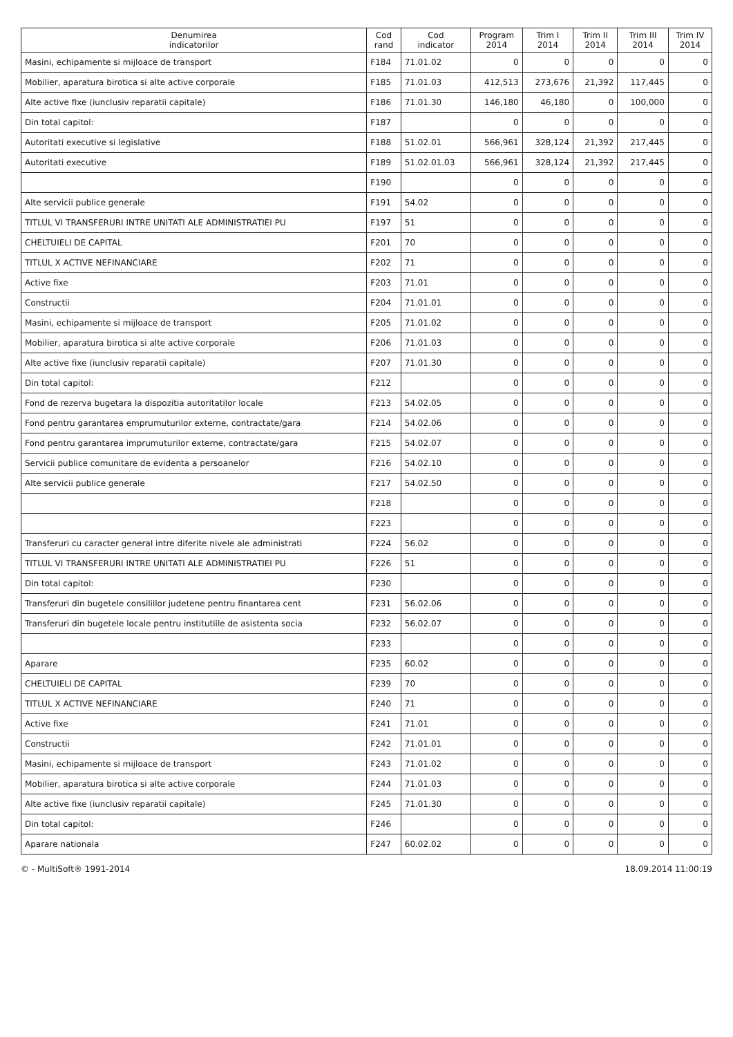| Denumirea indicatorilor | Cod rand | Cod indicator | Program 2014 | Trim I 2014 | Trim II 2014 | Trim III 2014 | Trim IV 2014 |
| --- | --- | --- | --- | --- | --- | --- | --- |
| Masini, echipamente si mijloace de transport | F184 | 71.01.02 | 0 | 0 | 0 | 0 | 0 |
| Mobilier, aparatura birotica si alte active corporale | F185 | 71.01.03 | 412,513 | 273,676 | 21,392 | 117,445 | 0 |
| Alte active fixe (iunclusiv reparatii capitale) | F186 | 71.01.30 | 146,180 | 46,180 | 0 | 100,000 | 0 |
| Din total capitol: | F187 | | 0 | 0 | 0 | 0 | 0 |
| Autoritati executive si legislative | F188 | 51.02.01 | 566,961 | 328,124 | 21,392 | 217,445 | 0 |
| Autoritati executive | F189 | 51.02.01.03 | 566,961 | 328,124 | 21,392 | 217,445 | 0 |
| | F190 | | 0 | 0 | 0 | 0 | 0 |
| Alte servicii publice generale | F191 | 54.02 | 0 | 0 | 0 | 0 | 0 |
| TITLUL VI TRANSFERURI INTRE UNITATI ALE ADMINISTRATIEI PU | F197 | 51 | 0 | 0 | 0 | 0 | 0 |
| CHELTUIELI DE CAPITAL | F201 | 70 | 0 | 0 | 0 | 0 | 0 |
| TITLUL X ACTIVE NEFINANCIARE | F202 | 71 | 0 | 0 | 0 | 0 | 0 |
| Active fixe | F203 | 71.01 | 0 | 0 | 0 | 0 | 0 |
| Constructii | F204 | 71.01.01 | 0 | 0 | 0 | 0 | 0 |
| Masini, echipamente si mijloace de transport | F205 | 71.01.02 | 0 | 0 | 0 | 0 | 0 |
| Mobilier, aparatura birotica si alte active corporale | F206 | 71.01.03 | 0 | 0 | 0 | 0 | 0 |
| Alte active fixe (iunclusiv reparatii capitale) | F207 | 71.01.30 | 0 | 0 | 0 | 0 | 0 |
| Din total capitol: | F212 | | 0 | 0 | 0 | 0 | 0 |
| Fond de rezerva bugetara la dispozitia autoritatilor locale | F213 | 54.02.05 | 0 | 0 | 0 | 0 | 0 |
| Fond pentru garantarea emprumuturilor externe, contractate/gara | F214 | 54.02.06 | 0 | 0 | 0 | 0 | 0 |
| Fond pentru garantarea imprumuturilor externe, contractate/gara | F215 | 54.02.07 | 0 | 0 | 0 | 0 | 0 |
| Servicii publice comunitare de evidenta a persoanelor | F216 | 54.02.10 | 0 | 0 | 0 | 0 | 0 |
| Alte servicii publice generale | F217 | 54.02.50 | 0 | 0 | 0 | 0 | 0 |
| | F218 | | 0 | 0 | 0 | 0 | 0 |
| | F223 | | 0 | 0 | 0 | 0 | 0 |
| Transferuri cu caracter general intre diferite nivele ale administrati | F224 | 56.02 | 0 | 0 | 0 | 0 | 0 |
| TITLUL VI TRANSFERURI INTRE UNITATI ALE ADMINISTRATIEI PU | F226 | 51 | 0 | 0 | 0 | 0 | 0 |
| Din total capitol: | F230 | | 0 | 0 | 0 | 0 | 0 |
| Transferuri din bugetele consiliilor judetene pentru finantarea cent | F231 | 56.02.06 | 0 | 0 | 0 | 0 | 0 |
| Transferuri din bugetele locale pentru institutiile de asistenta socia | F232 | 56.02.07 | 0 | 0 | 0 | 0 | 0 |
| | F233 | | 0 | 0 | 0 | 0 | 0 |
| Aparare | F235 | 60.02 | 0 | 0 | 0 | 0 | 0 |
| CHELTUIELI DE CAPITAL | F239 | 70 | 0 | 0 | 0 | 0 | 0 |
| TITLUL X ACTIVE NEFINANCIARE | F240 | 71 | 0 | 0 | 0 | 0 | 0 |
| Active fixe | F241 | 71.01 | 0 | 0 | 0 | 0 | 0 |
| Constructii | F242 | 71.01.01 | 0 | 0 | 0 | 0 | 0 |
| Masini, echipamente si mijloace de transport | F243 | 71.01.02 | 0 | 0 | 0 | 0 | 0 |
| Mobilier, aparatura birotica si alte active corporale | F244 | 71.01.03 | 0 | 0 | 0 | 0 | 0 |
| Alte active fixe (iunclusiv reparatii capitale) | F245 | 71.01.30 | 0 | 0 | 0 | 0 | 0 |
| Din total capitol: | F246 | | 0 | 0 | 0 | 0 | 0 |
| Aparare nationala | F247 | 60.02.02 | 0 | 0 | 0 | 0 | 0 |
© - MultiSoft® 1991-2014 18.09.2014 11:00:19